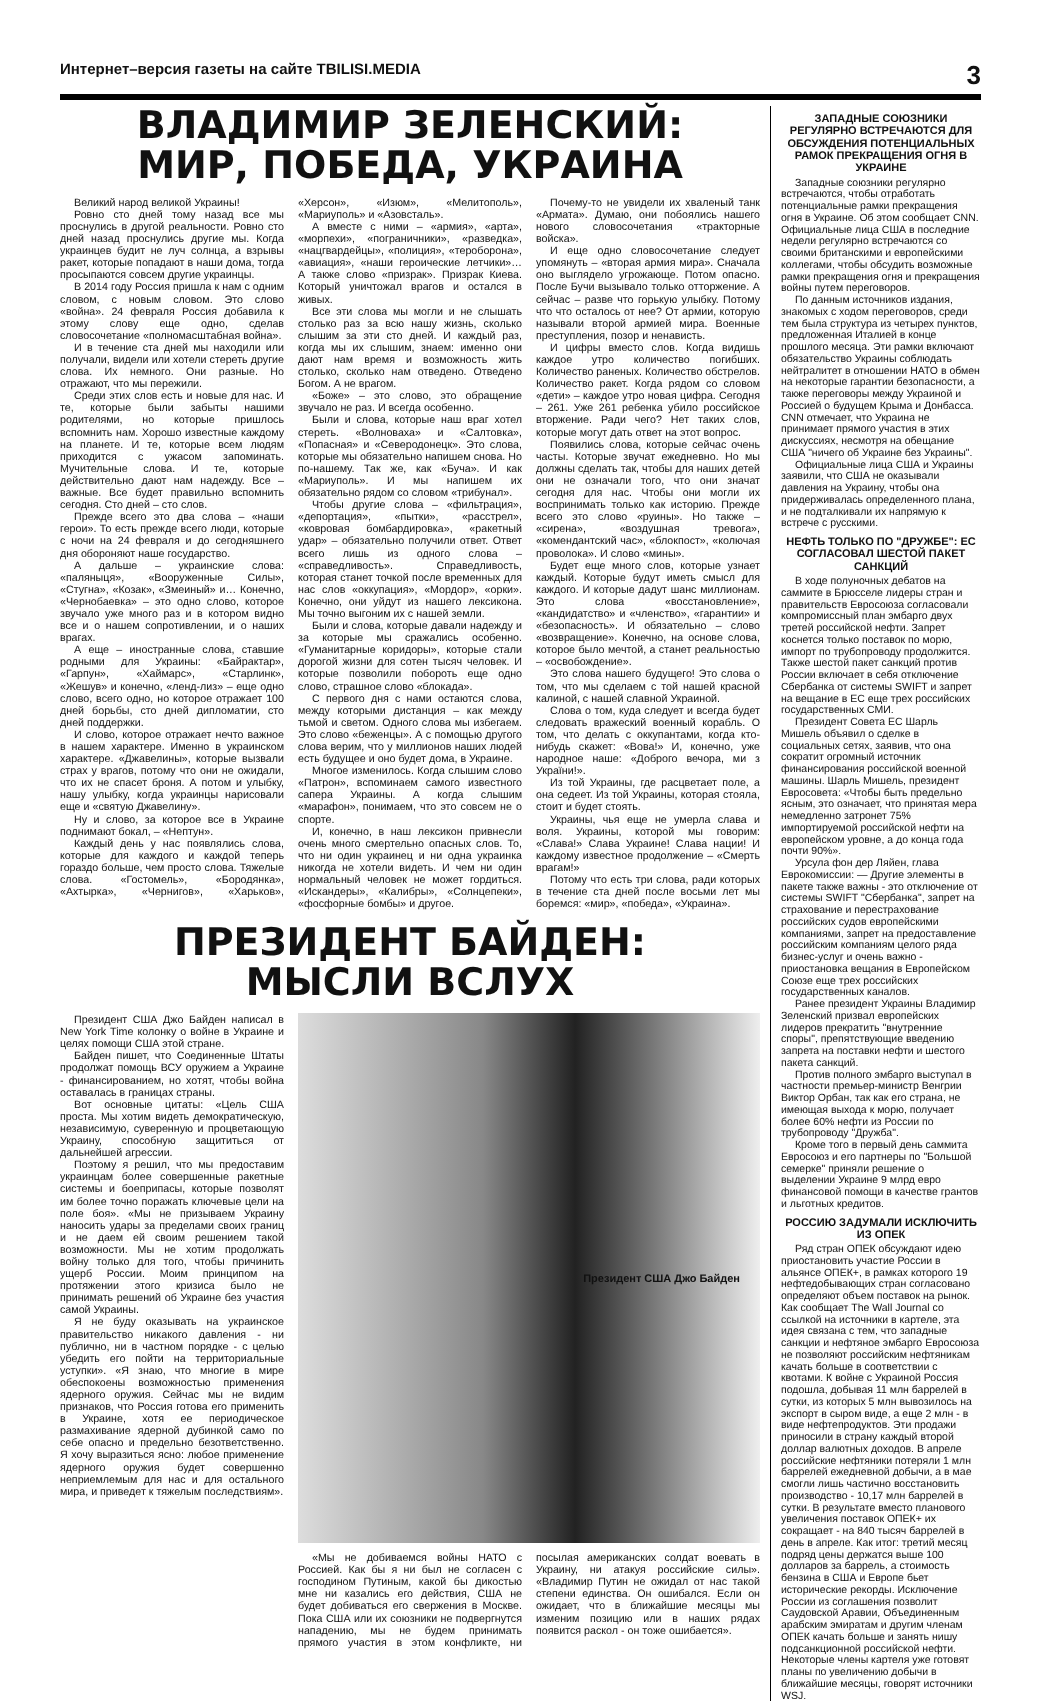Интернет–версия газеты на сайте TBILISI.MEDIA 3
ВЛАДИМИР ЗЕЛЕНСКИЙ:
МИР, ПОБЕДА, УКРАИНА
Великий народ великой Украины!
Ровно сто дней тому назад все мы проснулись в другой реальности. Ровно сто дней назад проснулись другие мы. Когда украинцев будит не луч солнца, а взрывы ракет, которые попадают в наши дома, тогда просыпаются совсем другие украинцы.
В 2014 году Россия пришла к нам с одним словом, с новым словом. Это слово «война». 24 февраля Россия добавила к этому слову еще одно, сделав словосочетание «полномасштабная война».
И в течение ста дней мы находили или получали, видели или хотели стереть другие слова. Их немного. Они разные. Но отражают, что мы пережили.
Среди этих слов есть и новые для нас. И те, которые были забыты нашими родителями, но которые пришлось вспомнить нам. Хорошо известные каждому на планете. И те, которые всем людям приходится с ужасом запоминать. Мучительные слова. И те, которые действительно дают нам надежду. Все – важные. Все будет правильно вспомнить сегодня. Сто дней – сто слов.
Прежде всего это два слова – «наши герои». То есть прежде всего люди, которые с ночи на 24 февраля и до сегодняшнего дня обороняют наше государство.
А дальше – украинские слова: «паляныця», «Вооруженные Силы», «Стугна», «Козак», «Змеиный» и… Конечно, «Чернобаевка» – это одно слово, которое звучало уже много раз и в котором видно все и о нашем сопротивлении, и о наших врагах.
А еще – иностранные слова, ставшие родными для Украины: «Байрактар», «Гарпун», «Хаймарс», «Старлинк», «Жешув» и конечно, «ленд-лиз» – еще одно слово, всего одно, но которое отражает 100 дней борьбы, сто дней дипломатии, сто дней поддержки.
И слово, которое отражает нечто важное в нашем характере. Именно в украинском характере. «Джавелины», которые вызвали страх у врагов, потому что они не ожидали, что их не спасет броня. А потом и улыбку, нашу улыбку, когда украинцы нарисовали еще и «святую Джавелину».
Ну и слово, за которое все в Украине поднимают бокал, – «Нептун».
Каждый день у нас появлялись слова, которые для каждого и каждой теперь гораздо больше, чем просто слова. Тяжелые слова. «Гостомель», «Бородянка», «Ахтырка», «Чернигов», «Харьков», «Херсон», «Изюм», «Мелитополь», «Мариуполь» и «Азовсталь».
А вместе с ними – «армия», «арта», «морпехи», «пограничники», «разведка», «нацгвардейцы», «полиция», «тероборона», «авиация», «наши героические летчики»… А также слово «призрак». Призрак Киева. Который уничтожал врагов и остался в живых.
Все эти слова мы могли и не слышать столько раз за всю нашу жизнь, сколько слышим за эти сто дней. И каждый раз, когда мы их слышим, знаем: именно они дают нам время и возможность жить столько, сколько нам отведено. Отведено Богом. А не врагом.
«Боже» – это слово, это обращение звучало не раз. И всегда особенно.
Были и слова, которые наш враг хотел стереть. «Волноваха» и «Салтовка», «Попасная» и «Северодонецк». Это слова, которые мы обязательно напишем снова. Но по-нашему. Так же, как «Буча». И как «Мариуполь». И мы напишем их обязательно рядом со словом «трибунал».
Чтобы другие слова – «фильтрация», «депортация», «пытки», «расстрел», «ковровая бомбардировка», «ракетный удар» – обязательно получили ответ. Ответ всего лишь из одного слова – «справедливость». Справедливость, которая станет точкой после временных для нас слов «оккупация», «Мордор», «орки». Конечно, они уйдут из нашего лексикона. Мы точно выгоним их с нашей земли.
Были и слова, которые давали надежду и за которые мы сражались особенно. «Гуманитарные коридоры», которые стали дорогой жизни для сотен тысяч человек. И которые позволили побороть еще одно слово, страшное слово «блокада».
С первого дня с нами остаются слова, между которыми дистанция – как между тьмой и светом. Одного слова мы избегаем. Это слово «беженцы». А с помощью другого слова верим, что у миллионов наших людей есть будущее и оно будет дома, в Украине.
Многое изменилось. Когда слышим слово «Патрон», вспоминаем самого известного сапера Украины. А когда слышим «марафон», понимаем, что это совсем не о спорте.
И, конечно, в наш лексикон привнесли очень много смертельно опасных слов. То, что ни один украинец и ни одна украинка никогда не хотели видеть. И чем ни один нормальный человек не может гордиться. «Искандеры», «Калибры», «Солнцепеки», «фосфорные бомбы» и другое.
Почему-то не увидели их хваленый танк «Армата». Думаю, они побоялись нашего нового словосочетания «тракторные войска».
И еще одно словосочетание следует упомянуть – «вторая армия мира». Сначала оно выглядело угрожающе. Потом опасно. После Бучи вызывало только отторжение. А сейчас – разве что горькую улыбку. Потому что что осталось от нее? От армии, которую называли второй армией мира. Военные преступления, позор и ненависть.
И цифры вместо слов. Когда видишь каждое утро количество погибших. Количество раненых. Количество обстрелов. Количество ракет. Когда рядом со словом «дети» – каждое утро новая цифра. Сегодня – 261. Уже 261 ребенка убило российское вторжение. Ради чего? Нет таких слов, которые могут дать ответ на этот вопрос.
Появились слова, которые сейчас очень часты. Которые звучат ежедневно. Но мы должны сделать так, чтобы для наших детей они не означали того, что они значат сегодня для нас. Чтобы они могли их воспринимать только как историю. Прежде всего это слово «руины». Но также – «сирена», «воздушная тревога», «комендантский час», «блокпост», «колючая проволока». И слово «мины».
Будет еще много слов, которые узнает каждый. Которые будут иметь смысл для каждого. И которые дадут шанс миллионам. Это слова «восстановление», «кандидатство» и «членство», «гарантии» и «безопасность». И обязательно – слово «возвращение». Конечно, на основе слова, которое было мечтой, а станет реальностью – «освобождение».
Это слова нашего будущего! Это слова о том, что мы сделаем с той нашей красной калиной, с нашей славной Украиной.
Слова о том, куда следует и всегда будет следовать вражеский военный корабль. О том, что делать с оккупантами, когда кто-нибудь скажет: «Вова!» И, конечно, уже народное наше: «Доброго вечора, ми з України!».
Из той Украины, где расцветает поле, а она седеет. Из той Украины, которая стояла, стоит и будет стоять.
Украины, чья еще не умерла слава и воля. Украины, которой мы говорим: «Слава!» Слава Украине! Слава нации! И каждому известное продолжение – «Смерть врагам!»
Потому что есть три слова, ради которых в течение ста дней после восьми лет мы боремся: «мир», «победа», «Украина».
ПРЕЗИДЕНТ БАЙДЕН:
МЫСЛИ ВСЛУХ
Президент США Джо Байден написал в New York Time колонку о войне в Украине и целях помощи США этой стране.
Байден пишет, что Соединенные Штаты продолжат помощь ВСУ оружием а Украине - финансированием, но хотят, чтобы война оставалась в границах страны.
Вот основные цитаты: «Цель США проста. Мы хотим видеть демократическую, независимую, суверенную и процветающую Украину, способную защититься от дальнейшей агрессии.
Поэтому я решил, что мы предоставим украинцам более совершенные ракетные системы и боеприпасы, которые позволят им более точно поражать ключевые цели на поле боя». «Мы не призываем Украину наносить удары за пределами своих границ и не даем ей своим решением такой возможности. Мы не хотим продолжать войну только для того, чтобы причинить ущерб России. Моим принципом на протяжении этого кризиса было не принимать решений об Украине без участия самой Украины.
Я не буду оказывать на украинское правительство никакого давления - ни публично, ни в частном порядке - с целью убедить его пойти на территориальные уступки». «Я знаю, что многие в мире обеспокоены возможностью применения ядерного оружия. Сейчас мы не видим признаков, что Россия готова его применить в Украине, хотя ее периодическое размахивание ядерной дубинкой само по себе опасно и предельно безответственно. Я хочу выразиться ясно: любое применение ядерного оружия будет совершенно неприемлемым для нас и для остального мира, и приведет к тяжелым последствиям».
Президент США Джо Байден
«Мы не добиваемся войны НАТО с Россией. Как бы я ни был не согласен с господином Путиным, какой бы дикостью мне ни казались его действия, США не будет добиваться его свержения в Москве. Пока США или их союзники не подвергнутся нападению, мы не будем принимать прямого участия в этом конфликте, ни посылая американских солдат воевать в Украину, ни атакуя российские силы». «Владимир Путин не ожидал от нас такой степени единства. Он ошибался. Если он ожидает, что в ближайшие месяцы мы изменим позицию или в наших рядах появится раскол - он тоже ошибается».
ЗАПАДНЫЕ СОЮЗНИКИ РЕГУЛЯРНО ВСТРЕЧАЮТСЯ ДЛЯ ОБСУЖДЕНИЯ ПОТЕНЦИАЛЬНЫХ РАМОК ПРЕКРАЩЕНИЯ ОГНЯ В УКРАИНЕ
Западные союзники регулярно встречаются, чтобы отработать потенциальные рамки прекращения огня в Украине. Об этом сообщает CNN. Официальные лица США в последние недели регулярно встречаются со своими британскими и европейскими коллегами, чтобы обсудить возможные рамки прекращения огня и прекращения войны путем переговоров.
По данным источников издания, знакомых с ходом переговоров, среди тем была структура из четырех пунктов, предложенная Италией в конце прошлого месяца. Эти рамки включают обязательство Украины соблюдать нейтралитет в отношении НАТО в обмен на некоторые гарантии безопасности, а также переговоры между Украиной и Россией о будущем Крыма и Донбасса. CNN отмечает, что Украина не принимает прямого участия в этих дискуссиях, несмотря на обещание США "ничего об Украине без Украины".
Официальные лица США и Украины заявили, что США не оказывали давления на Украину, чтобы она придерживалась определенного плана, и не подталкивали их напрямую к встрече с русскими.
НЕФТЬ ТОЛЬКО ПО "ДРУЖБЕ": ЕС СОГЛАСОВАЛ ШЕСТОЙ ПАКЕТ САНКЦИЙ
В ходе полуночных дебатов на саммите в Брюсселе лидеры стран и правительств Евросоюза согласовали компромиссный план эмбарго двух третей российской нефти. Запрет коснется только поставок по морю, импорт по трубопроводу продолжится. Также шестой пакет санкций против России включает в себя отключение Сбербанка от системы SWIFT и запрет на вещание в ЕС еще трех российских государственных СМИ.
Президент Совета ЕС Шарль Мишель объявил о сделке в социальных сетях, заявив, что она сократит огромный источник финансирования российской военной машины. Шарль Мишель, президент Евросовета: «Чтобы быть предельно ясным, это означает, что принятая мера немедленно затронет 75% импортируемой российской нефти на европейском уровне, а до конца года почти 90%».
Урсула фон дер Ляйен, глава Еврокомиссии: — Другие элементы в пакете также важны - это отключение от системы SWIFT "Сбербанка", запрет на страхование и перестрахование российских судов европейскими компаниями, запрет на предоставление российским компаниям целого ряда бизнес-услуг и очень важно - приостановка вещания в Европейском Союзе еще трех российских государственных каналов.
Ранее президент Украины Владимир Зеленский призвал европейских лидеров прекратить "внутренние споры", препятствующие введению запрета на поставки нефти и шестого пакета санкций.
Против полного эмбарго выступал в частности премьер-министр Венгрии Виктор Орбан, так как его страна, не имеющая выхода к морю, получает более 60% нефти из России по трубопроводу "Дружба".
Кроме того в первый день саммита Евросоюз и его партнеры по "Большой семерке" приняли решение о выделении Украине 9 млрд евро финансовой помощи в качестве грантов и льготных кредитов.
РОССИЮ ЗАДУМАЛИ ИСКЛЮЧИТЬ ИЗ ОПЕК
Ряд стран ОПЕК обсуждают идею приостановить участие России в альянсе ОПЕК+, в рамках которого 19 нефтедобывающих стран согласовано определяют объем поставок на рынок. Как сообщает The Wall Journal со ссылкой на источники в картеле, эта идея связана с тем, что западные санкции и нефтяное эмбарго Евросоюза не позволяют российским нефтяникам качать больше в соответствии с квотами. К войне с Украиной Россия подошла, добывая 11 млн баррелей в сутки, из которых 5 млн вывозилось на экспорт в сыром виде, а еще 2 млн - в виде нефтепродуктов. Эти продажи приносили в страну каждый второй доллар валютных доходов. В апреле российские нефтяники потеряли 1 млн баррелей ежедневной добычи, а в мае смогли лишь частично восстановить производство - 10,17 млн баррелей в сутки. В результате вместо планового увеличения поставок ОПЕК+ их сокращает - на 840 тысяч баррелей в день в апреле. Как итог: третий месяц подряд цены держатся выше 100 долларов за баррель, а стоимость бензина в США и Европе бьет исторические рекорды. Исключение России из соглашения позволит Саудовской Аравии, Объединенным арабским эмиратам и другим членам ОПЕК качать больше и занять нишу подсанкционной российской нефти. Некоторые члены картеля уже готовят планы по увеличению добычи в ближайшие месяцы, говорят источники WSJ.